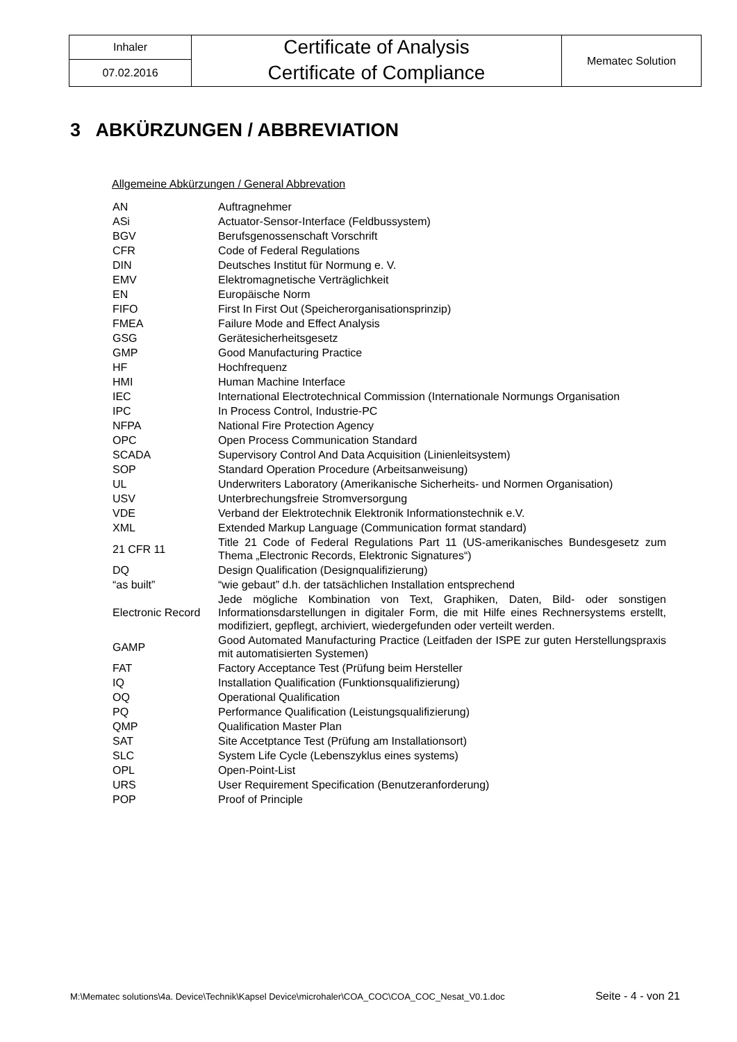| Inhaler | Certificate of Analysis | Mematec Solution |
| 07.02.2016 | Certificate of Compliance | |
3 ABKÜRZUNGEN / ABBREVIATION
Allgemeine Abkürzungen / General Abbrevation
| AN | Auftragnehmer |
| ASi | Actuator-Sensor-Interface (Feldbussystem) |
| BGV | Berufsgenossenschaft Vorschrift |
| CFR | Code of Federal Regulations |
| DIN | Deutsches Institut für Normung e. V. |
| EMV | Elektromagnetische Verträglichkeit |
| EN | Europäische Norm |
| FIFO | First In First Out (Speicherorganisationsprinzip) |
| FMEA | Failure Mode and Effect Analysis |
| GSG | Gerätesicherheitsgesetz |
| GMP | Good Manufacturing Practice |
| HF | Hochfrequenz |
| HMI | Human Machine Interface |
| IEC | International Electrotechnical Commission (Internationale Normungs Organisation |
| IPC | In Process Control, Industrie-PC |
| NFPA | National Fire Protection Agency |
| OPC | Open Process Communication Standard |
| SCADA | Supervisory Control And Data Acquisition (Linienleitsystem) |
| SOP | Standard Operation Procedure (Arbeitsanweisung) |
| UL | Underwriters Laboratory (Amerikanische Sicherheits- und Normen Organisation) |
| USV | Unterbrechungsfreie Stromversorgung |
| VDE | Verband der Elektrotechnik Elektronik Informationstechnik e.V. |
| XML | Extended Markup Language (Communication format standard) |
| 21 CFR 11 | Title 21 Code of Federal Regulations Part 11 (US-amerikanisches Bundesgesetz zum Thema „Electronic Records, Elektronic Signatures“) |
| DQ | Design Qualification (Designqualifizierung) |
| “as built” | “wie gebaut” d.h. der tatsächlichen Installation entsprechend |
| Electronic Record | Jede mögliche Kombination von Text, Graphiken, Daten, Bild- oder sonstigen Informationsdarstellungen in digitaler Form, die mit Hilfe eines Rechnersystems erstellt, modifiziert, gepflegt, archiviert, wiedergefunden oder verteilt werden. |
| GAMP | Good Automated Manufacturing Practice (Leitfaden der ISPE zur guten Herstellungspraxis mit automatisierten Systemen) |
| FAT | Factory Acceptance Test (Prüfung beim Hersteller |
| IQ | Installation Qualification (Funktionsqualifizierung) |
| OQ | Operational Qualification |
| PQ | Performance Qualification (Leistungsqualifizierung) |
| QMP | Qualification Master Plan |
| SAT | Site Accetptance Test (Prüfung am Installationsort) |
| SLC | System Life Cycle (Lebenszyklus eines systems) |
| OPL | Open-Point-List |
| URS | User Requirement Specification (Benutzeranforderung) |
| POP | Proof of Principle |
M:\Mematec solutions\4a. Device\Technik\Kapsel Device\microhaler\COA_COC\COA_COC_Nesat_V0.1.doc Seite - 4 - von 21